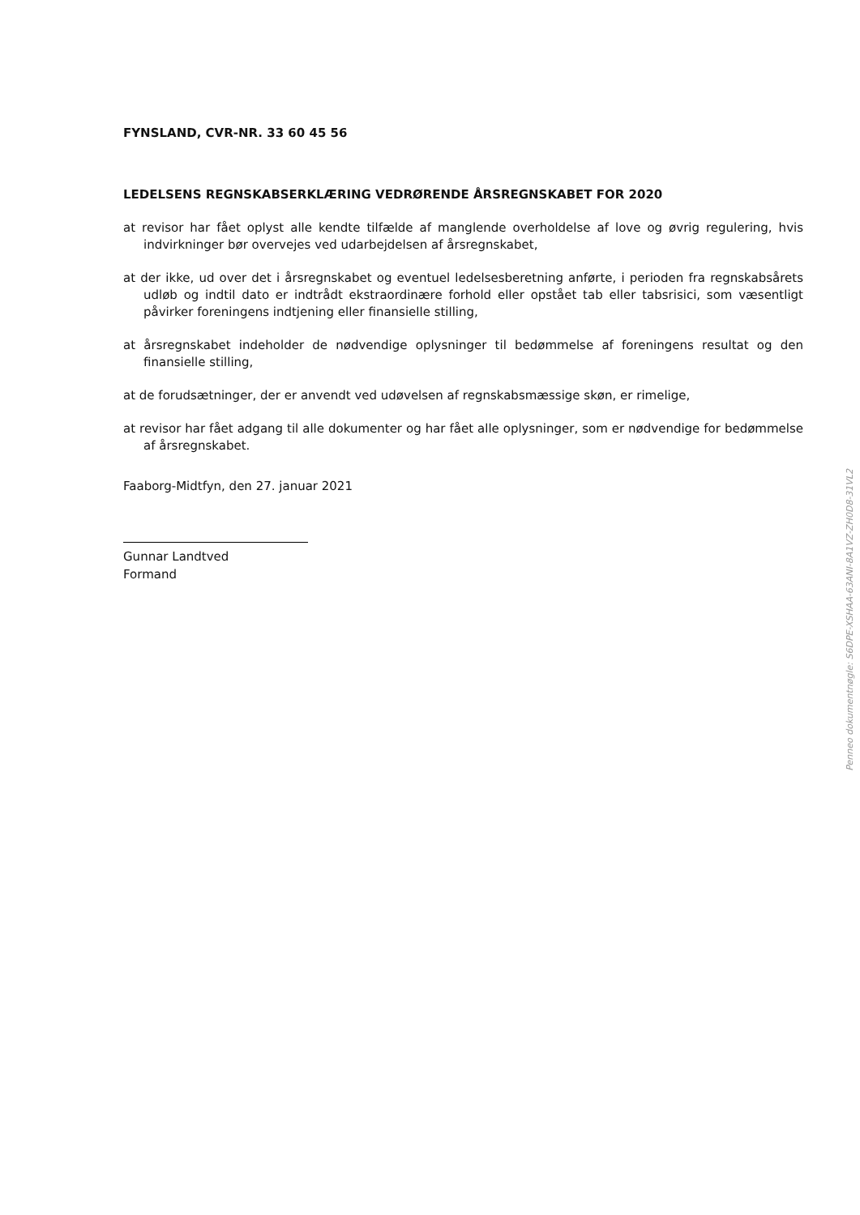FYNSLAND, CVR-NR. 33 60 45 56
LEDELSENS REGNSKABSERKLÆRING VEDRØRENDE ÅRSREGNSKABET FOR 2020
at revisor har fået oplyst alle kendte tilfælde af manglende overholdelse af love og øvrig regulering, hvis indvirkninger bør overvejes ved udarbejdelsen af årsregnskabet,
at der ikke, ud over det i årsregnskabet og eventuel ledelsesberetning anførte, i perioden fra regnskabsårets udløb og indtil dato er indtrådt ekstraordinære forhold eller opstået tab eller tabsrisici, som væsentligt påvirker foreningens indtjening eller finansielle stilling,
at årsregnskabet indeholder de nødvendige oplysninger til bedømmelse af foreningens resultat og den finansielle stilling,
at de forudsætninger, der er anvendt ved udøvelsen af regnskabsmæssige skøn, er rimelige,
at revisor har fået adgang til alle dokumenter og har fået alle oplysninger, som er nødvendige for bedømmelse af årsregnskabet.
Faaborg-Midtfyn, den 27. januar 2021
Gunnar Landtved
Formand
Penneo dokumentnøgle: S6DPE-XSHAA-63ANI-8A1VZ-ZH0D8-31VL2